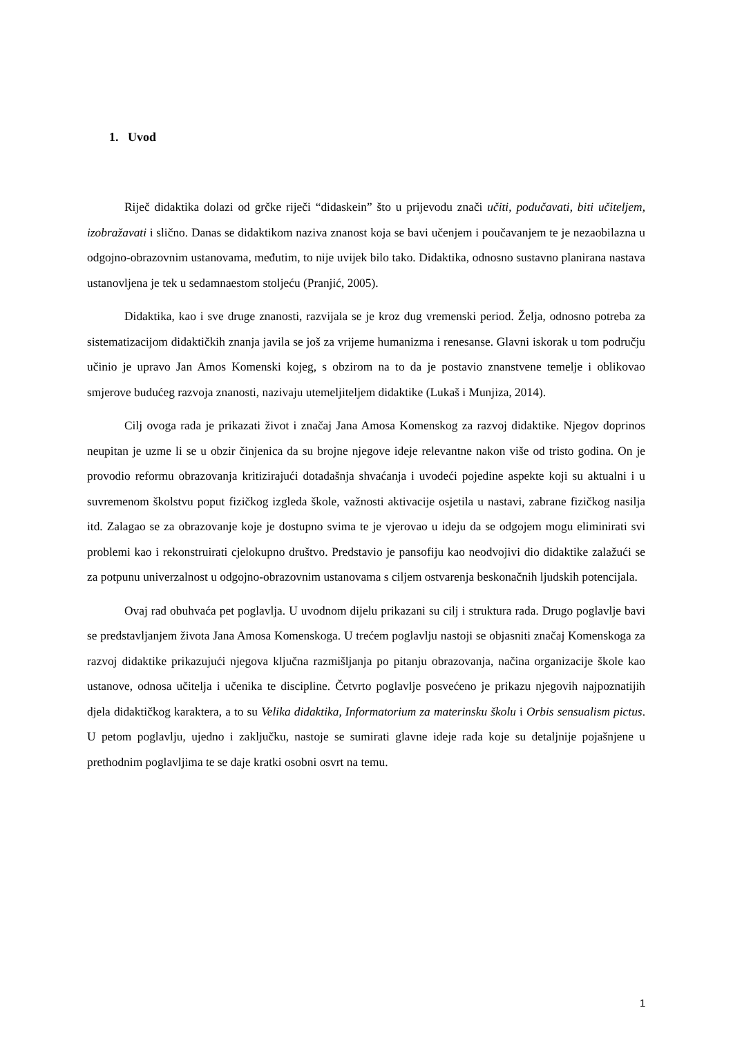1. Uvod
Riječ didaktika dolazi od grčke riječi “didaskein” što u prijevodu znači učiti, podučavati, biti učiteljem, izobražavati i slično. Danas se didaktikom naziva znanost koja se bavi učenjem i poučavanjem te je nezaobilazna u odgojno-obrazovnim ustanovama, međutim, to nije uvijek bilo tako. Didaktika, odnosno sustavno planirana nastava ustanovljena je tek u sedamnaestom stoljeću (Pranjić, 2005).
Didaktika, kao i sve druge znanosti, razvijala se je kroz dug vremenski period. Želja, odnosno potreba za sistematizacijom didaktičkih znanja javila se još za vrijeme humanizma i renesanse. Glavni iskorak u tom području učinio je upravo Jan Amos Komenski kojeg, s obzirom na to da je postavio znanstvene temelje i oblikovao smjerove budućeg razvoja znanosti, nazivaju utemeljiteljem didaktike (Lukaš i Munjiza, 2014).
Cilj ovoga rada je prikazati život i značaj Jana Amosa Komenskog za razvoj didaktike. Njegov doprinos neupitan je uzme li se u obzir činjenica da su brojne njegove ideje relevantne nakon više od tristo godina. On je provodio reformu obrazovanja kritizirajući dotadašnja shvaćanja i uvodeći pojedine aspekte koji su aktualni i u suvremenom školstvu poput fizičkog izgleda škole, važnosti aktivacije osjetila u nastavi, zabrane fizičkog nasilja itd. Zalagao se za obrazovanje koje je dostupno svima te je vjerovao u ideju da se odgojem mogu eliminirati svi problemi kao i rekonstruirati cjelokupno društvo. Predstavio je pansofiju kao neodvojivi dio didaktike zalažući se za potpunu univerzalnost u odgojno-obrazovnim ustanovama s ciljem ostvarenja beskonačnih ljudskih potencijala.
Ovaj rad obuhvaća pet poglavlja. U uvodnom dijelu prikazani su cilj i struktura rada. Drugo poglavlje bavi se predstavljanjem života Jana Amosa Komenskoga. U trećem poglavlju nastoji se objasniti značaj Komenskoga za razvoj didaktike prikazujući njegova ključna razmišljanja po pitanju obrazovanja, načina organizacije škole kao ustanove, odnosa učitelja i učenika te discipline. Četvrto poglavlje posvećeno je prikazu njegovih najpoznatijih djela didaktičkog karaktera, a to su Velika didaktika, Informatorium za materinsku školu i Orbis sensualism pictus. U petom poglavlju, ujedno i zaključku, nastoje se sumirati glavne ideje rada koje su detaljnije pojašnjene u prethodnim poglavljima te se daje kratki osobni osvrt na temu.
1